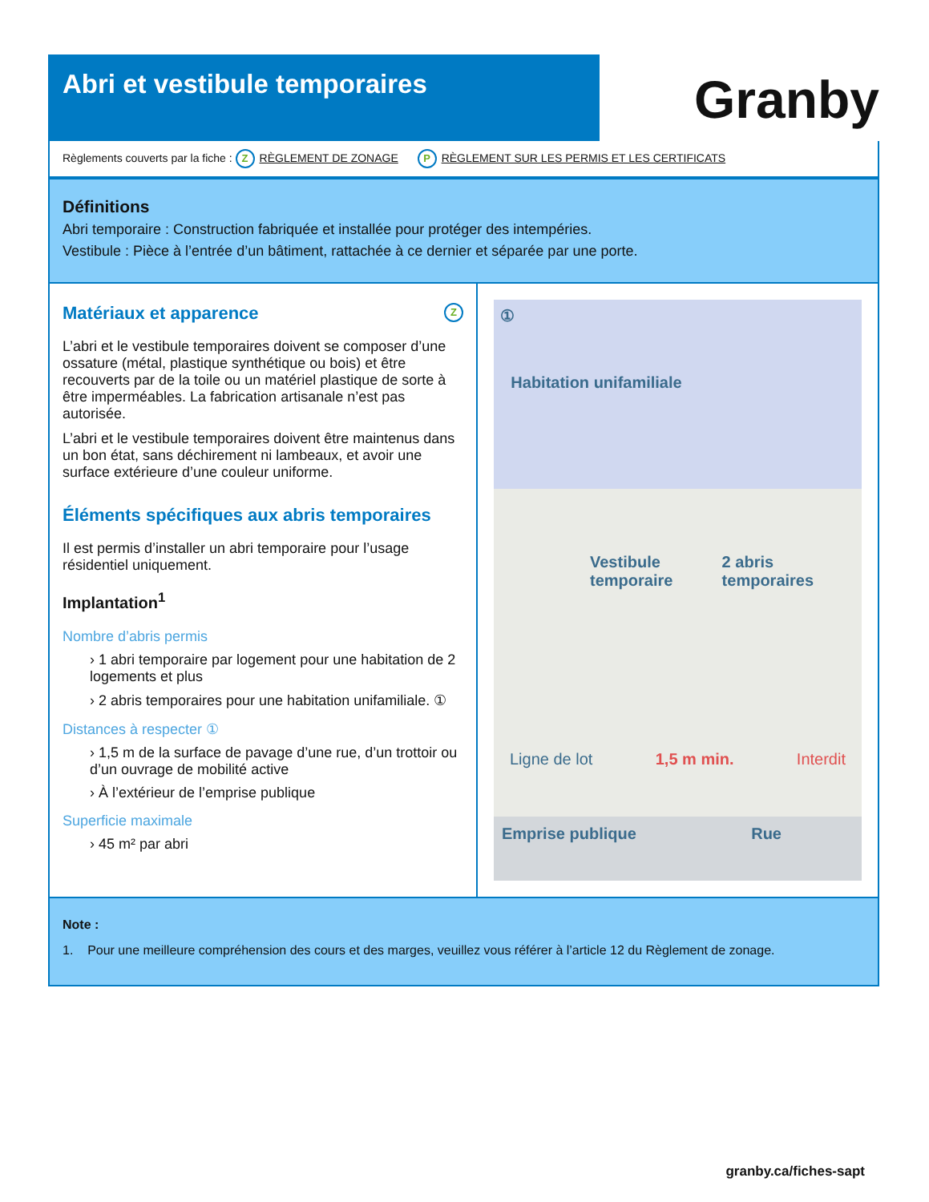Abri et vestibule temporaires
Granby
Règlements couverts par la fiche : Z RÈGLEMENT DE ZONAGE P RÈGLEMENT SUR LES PERMIS ET LES CERTIFICATS
Définitions
Abri temporaire : Construction fabriquée et installée pour protéger des intempéries.
Vestibule : Pièce à l’entrée d’un bâtiment, rattachée à ce dernier et séparée par une porte.
Matériaux et apparence Z
L’abri et le vestibule temporaires doivent se composer d’une ossature (métal, plastique synthétique ou bois) et être recouverts par de la toile ou un matériel plastique de sorte à être imperméables. La fabrication artisanale n’est pas autorisée.
L’abri et le vestibule temporaires doivent être maintenus dans un bon état, sans déchirement ni lambeaux, et avoir une surface extérieure d’une couleur uniforme.
Éléments spécifiques aux abris temporaires
Il est permis d’installer un abri temporaire pour l’usage résidentiel uniquement.
Implantation<sup>1</sup>
Nombre d’abris permis
› 1 abri temporaire par logement pour une habitation de 2 logements et plus
› 2 abris temporaires pour une habitation unifamiliale. ①
Distances à respecter ①
› 1,5 m de la surface de pavage d’une rue, d’un trottoir ou d’un ouvrage de mobilité active
› À l’extérieur de l’emprise publique
Superficie maximale
› 45 m² par abri
①
Habitation unifamiliale
Vestibule temporaire 2 abris temporaires
Ligne de lot 1,5 m min. Interdit
Emprise publique Rue
Note :
1. Pour une meilleure compréhension des cours et des marges, veuillez vous référer à l’article 12 du Règlement de zonage.
granby.ca/fiches-sapt